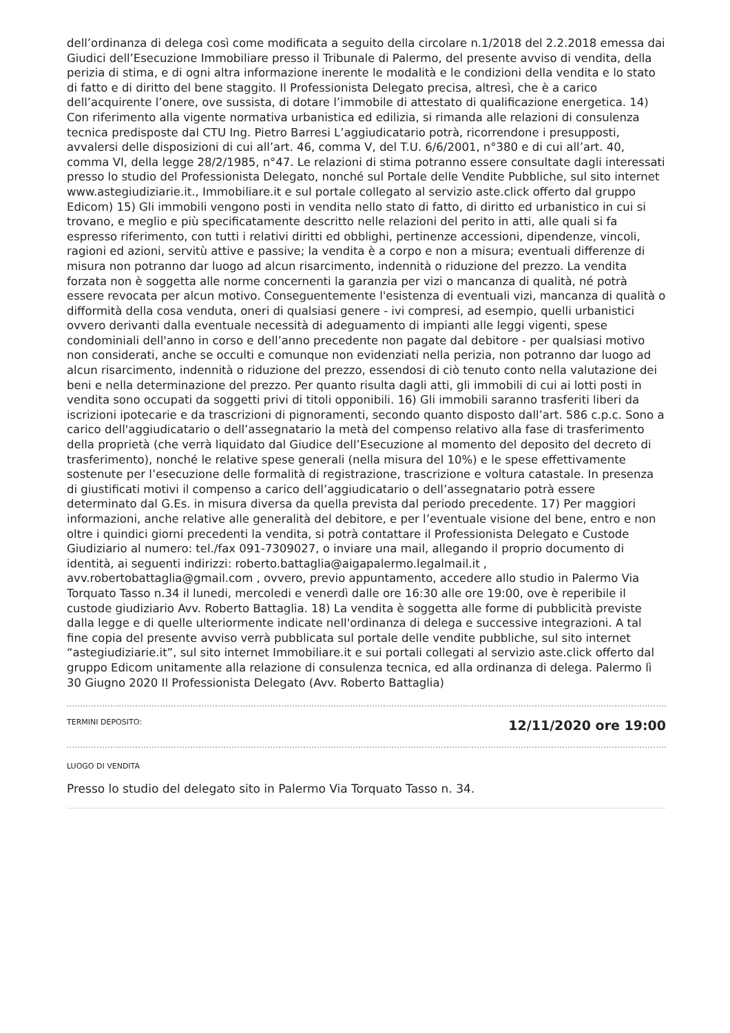dell’ordinanza di delega così come modificata a seguito della circolare n.1/2018 del 2.2.2018 emessa dai Giudici dell’Esecuzione Immobiliare presso il Tribunale di Palermo, del presente avviso di vendita, della perizia di stima, e di ogni altra informazione inerente le modalità e le condizioni della vendita e lo stato di fatto e di diritto del bene staggito. Il Professionista Delegato precisa, altresì, che è a carico dell’acquirente l’onere, ove sussista, di dotare l’immobile di attestato di qualificazione energetica. 14) Con riferimento alla vigente normativa urbanistica ed edilizia, si rimanda alle relazioni di consulenza tecnica predisposte dal CTU Ing. Pietro Barresi L’aggiudicatario potrà, ricorrendone i presupposti, avvalersi delle disposizioni di cui all’art. 46, comma V, del T.U. 6/6/2001, n°380 e di cui all’art. 40, comma VI, della legge 28/2/1985, n°47. Le relazioni di stima potranno essere consultate dagli interessati presso lo studio del Professionista Delegato, nonché sul Portale delle Vendite Pubbliche, sul sito internet www.astegiudiziarie.it., Immobiliare.it e sul portale collegato al servizio aste.click offerto dal gruppo Edicom) 15) Gli immobili vengono posti in vendita nello stato di fatto, di diritto ed urbanistico in cui si trovano, e meglio e più specificatamente descritto nelle relazioni del perito in atti, alle quali si fa espresso riferimento, con tutti i relativi diritti ed obblighi, pertinenze accessioni, dipendenze, vincoli, ragioni ed azioni, servitù attive e passive; la vendita è a corpo e non a misura; eventuali differenze di misura non potranno dar luogo ad alcun risarcimento, indennità o riduzione del prezzo. La vendita forzata non è soggetta alle norme concernenti la garanzia per vizi o mancanza di qualità, né potrà essere revocata per alcun motivo. Conseguentemente l'esistenza di eventuali vizi, mancanza di qualità o difformità della cosa venduta, oneri di qualsiasi genere - ivi compresi, ad esempio, quelli urbanistici ovvero derivanti dalla eventuale necessità di adeguamento di impianti alle leggi vigenti, spese condominiali dell'anno in corso e dell’anno precedente non pagate dal debitore - per qualsiasi motivo non considerati, anche se occulti e comunque non evidenziati nella perizia, non potranno dar luogo ad alcun risarcimento, indennità o riduzione del prezzo, essendosi di ciò tenuto conto nella valutazione dei beni e nella determinazione del prezzo. Per quanto risulta dagli atti, gli immobili di cui ai lotti posti in vendita sono occupati da soggetti privi di titoli opponibili. 16) Gli immobili saranno trasferiti liberi da iscrizioni ipotecarie e da trascrizioni di pignoramenti, secondo quanto disposto dall’art. 586 c.p.c. Sono a carico dell'aggiudicatario o dell’assegnatario la metà del compenso relativo alla fase di trasferimento della proprietà (che verrà liquidato dal Giudice dell’Esecuzione al momento del deposito del decreto di trasferimento), nonché le relative spese generali (nella misura del 10%) e le spese effettivamente sostenute per l’esecuzione delle formalità di registrazione, trascrizione e voltura catastale. In presenza di giustificati motivi il compenso a carico dell’aggiudicatario o dell’assegnatario potrà essere determinato dal G.Es. in misura diversa da quella prevista dal periodo precedente. 17) Per maggiori informazioni, anche relative alle generalità del debitore, e per l’eventuale visione del bene, entro e non oltre i quindici giorni precedenti la vendita, si potrà contattare il Professionista Delegato e Custode Giudiziario al numero: tel./fax 091-7309027, o inviare una mail, allegando il proprio documento di identità, ai seguenti indirizzi: roberto.battaglia@aigapalermo.legalmail.it , avv.robertobattaglia@gmail.com , ovvero, previo appuntamento, accedere allo studio in Palermo Via Torquato Tasso n.34 il lunedi, mercoledi e venerdì dalle ore 16:30 alle ore 19:00, ove è reperibile il custode giudiziario Avv. Roberto Battaglia. 18) La vendita è soggetta alle forme di pubblicità previste dalla legge e di quelle ulteriormente indicate nell'ordinanza di delega e successive integrazioni. A tal fine copia del presente avviso verrà pubblicata sul portale delle vendite pubbliche, sul sito internet “astegiudiziarie.it”, sul sito internet Immobiliare.it e sui portali collegati al servizio aste.click offerto dal gruppo Edicom unitamente alla relazione di consulenza tecnica, ed alla ordinanza di delega. Palermo lì 30 Giugno 2020 Il Professionista Delegato (Avv. Roberto Battaglia)
TERMINI DEPOSITO: 12/11/2020 ore 19:00
LUOGO DI VENDITA
Presso lo studio del delegato sito in Palermo Via Torquato Tasso n. 34.